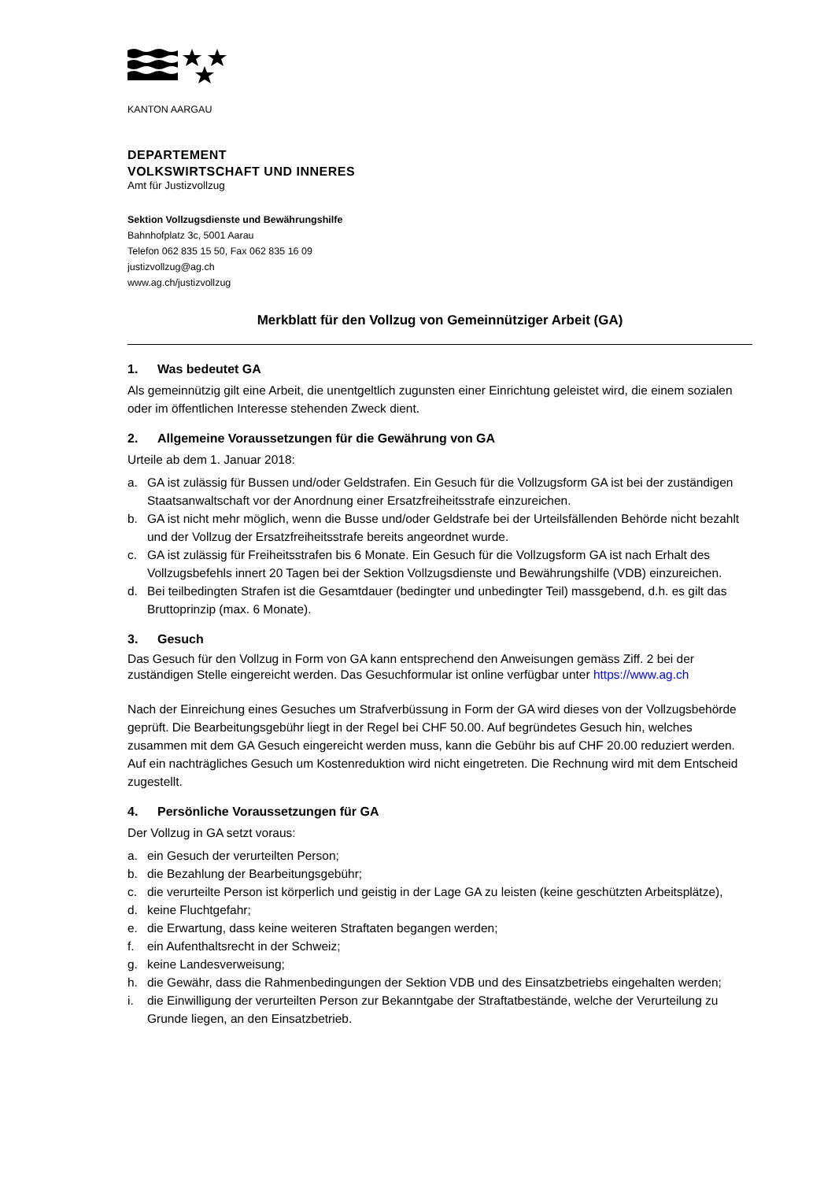KANTON AARGAU
DEPARTEMENT
VOLKSWIRTSCHAFT UND INNERES
Amt für Justizvollzug
Sektion Vollzugsdienste und Bewährungshilfe
Bahnhofplatz 3c, 5001 Aarau
Telefon 062 835 15 50, Fax 062 835 16 09
justizvollzug@ag.ch
www.ag.ch/justizvollzug
Merkblatt für den Vollzug von Gemeinnütziger Arbeit (GA)
1. Was bedeutet GA
Als gemeinnützig gilt eine Arbeit, die unentgeltlich zugunsten einer Einrichtung geleistet wird, die einem sozialen oder im öffentlichen Interesse stehenden Zweck dient.
2. Allgemeine Voraussetzungen für die Gewährung von GA
Urteile ab dem 1. Januar 2018:
a. GA ist zulässig für Bussen und/oder Geldstrafen. Ein Gesuch für die Vollzugsform GA ist bei der zuständigen Staatsanwaltschaft vor der Anordnung einer Ersatzfreiheitsstrafe einzureichen.
b. GA ist nicht mehr möglich, wenn die Busse und/oder Geldstrafe bei der Urteilsfällenden Behörde nicht bezahlt und der Vollzug der Ersatzfreiheitsstrafe bereits angeordnet wurde.
c. GA ist zulässig für Freiheitsstrafen bis 6 Monate. Ein Gesuch für die Vollzugsform GA ist nach Erhalt des Vollzugsbefehls innert 20 Tagen bei der Sektion Vollzugsdienste und Bewährungshilfe (VDB) einzureichen.
d. Bei teilbedingten Strafen ist die Gesamtdauer (bedingter und unbedingter Teil) massgebend, d.h. es gilt das Bruttoprinzip (max. 6 Monate).
3. Gesuch
Das Gesuch für den Vollzug in Form von GA kann entsprechend den Anweisungen gemäss Ziff. 2 bei der zuständigen Stelle eingereicht werden. Das Gesuchformular ist online verfügbar unter https://www.ag.ch
Nach der Einreichung eines Gesuches um Strafverbüssung in Form der GA wird dieses von der Vollzugsbehörde geprüft. Die Bearbeitungsgebühr liegt in der Regel bei CHF 50.00. Auf begründetes Gesuch hin, welches zusammen mit dem GA Gesuch eingereicht werden muss, kann die Gebühr bis auf CHF 20.00 reduziert werden. Auf ein nachträgliches Gesuch um Kostenreduktion wird nicht eingetreten. Die Rechnung wird mit dem Entscheid zugestellt.
4. Persönliche Voraussetzungen für GA
Der Vollzug in GA setzt voraus:
a. ein Gesuch der verurteilten Person;
b. die Bezahlung der Bearbeitungsgebühr;
c. die verurteilte Person ist körperlich und geistig in der Lage GA zu leisten (keine geschützten Arbeitsplätze),
d. keine Fluchtgefahr;
e. die Erwartung, dass keine weiteren Straftaten begangen werden;
f. ein Aufenthaltsrecht in der Schweiz;
g. keine Landesverweisung;
h. die Gewähr, dass die Rahmenbedingungen der Sektion VDB und des Einsatzbetriebs eingehalten werden;
i. die Einwilligung der verurteilten Person zur Bekanntgabe der Straftatbestände, welche der Verurteilung zu Grunde liegen, an den Einsatzbetrieb.